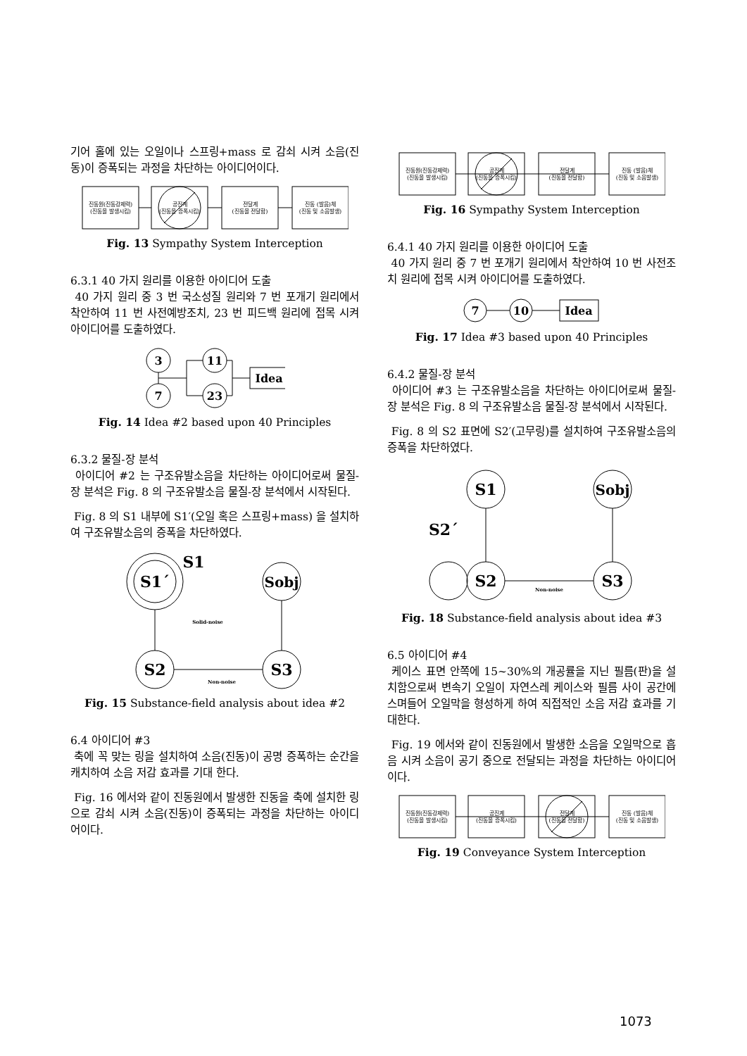기어 홀에 있는 오일이나 스프링+mass 로 감쇠 시켜 소음(진동)이 증폭되는 과정을 차단하는 아이디어이다.
진동원(진동강제력)
(진동을 발생시킴)
공진계
(진동을 증폭시킴)
전달계
(진동을 전달함)
진동 (발음)체
(진동 및 소음발생)
Fig. 13 Sympathy System Interception
6.3.1 40 가지 원리를 이용한 아이디어 도출
40 가지 원리 중 3 번 국소성질 원리와 7 번 포개기 원리에서 착안하여 11 번 사전예방조치, 23 번 피드백 원리에 접목 시켜 아이디어를 도출하였다.
3
7
11
23
Idea
Fig. 14 Idea #2 based upon 40 Principles
6.3.2 물질-장 분석
아이디어 #2 는 구조유발소음을 차단하는 아이디어로써 물질-장 분석은 Fig. 8 의 구조유발소음 물질-장 분석에서 시작된다.
Fig. 8 의 S1 내부에 S1′(오일 혹은 스프링+mass) 을 설치하여 구조유발소음의 증폭을 차단하였다.
S1´
S1
S2
Sobj
S3
Non-noise
Solid-noise
Fig. 15 Substance-field analysis about idea #2
6.4 아이디어 #3
축에 꼭 맞는 링을 설치하여 소음(진동)이 공명 증폭하는 순간을 캐치하여 소음 저감 효과를 기대 한다.
Fig. 16 에서와 같이 진동원에서 발생한 진동을 축에 설치한 링으로 감쇠 시켜 소음(진동)이 증폭되는 과정을 차단하는 아이디어이다.
진동원(진동강제력)
(진동을 발생시킴)
공진계
(진동을 증폭시킴)
전달계
(진동을 전달함)
진동 (발음)체
(진동 및 소음발생)
Fig. 16 Sympathy System Interception
6.4.1 40 가지 원리를 이용한 아이디어 도출
40 가지 원리 중 7 번 포개기 원리에서 착안하여 10 번 사전조치 원리에 접목 시켜 아이디어를 도출하였다.
7
10
Idea
Fig. 17 Idea #3 based upon 40 Principles
6.4.2 물질-장 분석
아이디어 #3 는 구조유발소음을 차단하는 아이디어로써 물질-장 분석은 Fig. 8 의 구조유발소음 물질-장 분석에서 시작된다.
Fig. 8 의 S2 표면에 S2′(고무링)를 설치하여 구조유발소음의 증폭을 차단하였다.
S1
S2´
S2
Sobj
S3
Non-noise
Fig. 18 Substance-field analysis about idea #3
6.5 아이디어 #4
케이스 표면 안쪽에 15~30%의 개공률을 지닌 필름(판)을 설치함으로써 변속기 오일이 자연스레 케이스와 필름 사이 공간에 스며들어 오일막을 형성하게 하여 직접적인 소음 저감 효과를 기대한다.
Fig. 19 에서와 같이 진동원에서 발생한 소음을 오일막으로 흡음 시켜 소음이 공기 중으로 전달되는 과정을 차단하는 아이디어이다.
진동원(진동강제력)
(진동을 발생시킴)
공진계
(진동을 증폭시킴)
전달계
(진동을 전달함)
진동 (발음)체
(진동 및 소음발생)
Fig. 19 Conveyance System Interception
1073